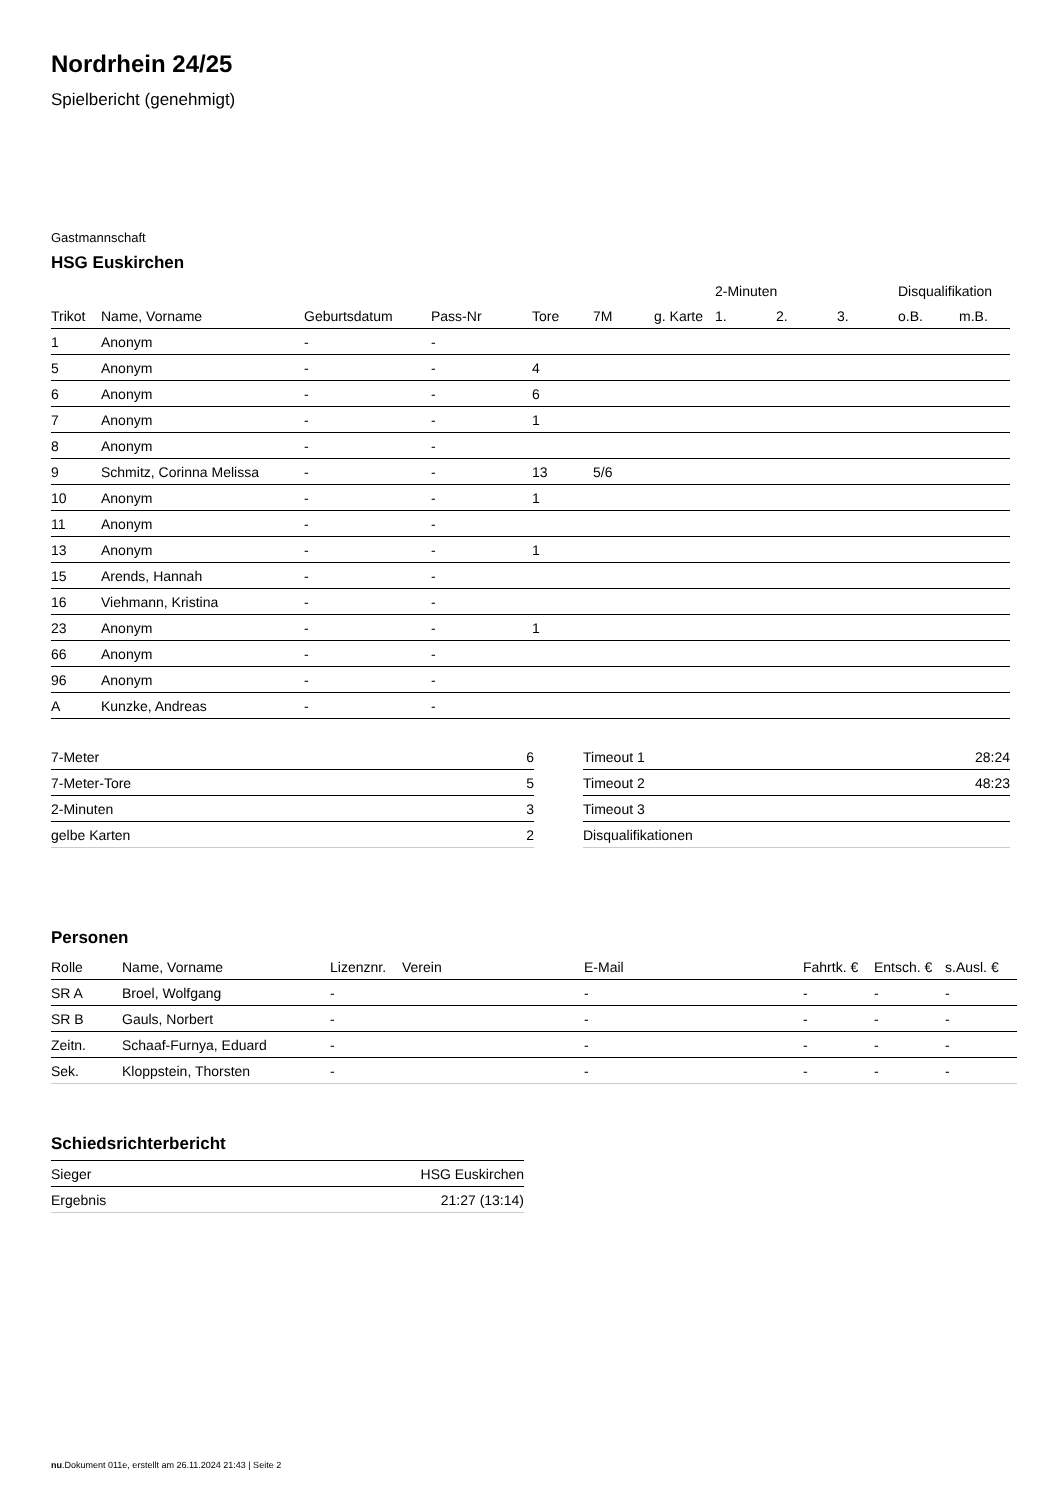Nordrhein 24/25
Spielbericht (genehmigt)
Gastmannschaft
HSG Euskirchen
| | | | | | | | 2-Minuten | | | Disqualifikation | |
| --- | --- | --- | --- | --- | --- | --- | --- | --- | --- | --- | --- |
| Trikot | Name, Vorname | Geburtsdatum | Pass-Nr | Tore | 7M | g. Karte | 1. | 2. | 3. | o.B. | m.B. |
| 1 | Anonym | - | - | | | | | | | | |
| 5 | Anonym | - | - | 4 | | | | | | | |
| 6 | Anonym | - | - | 6 | | | | | | | |
| 7 | Anonym | - | - | 1 | | | | | | | |
| 8 | Anonym | - | - | | | | | | | | |
| 9 | Schmitz, Corinna Melissa | - | - | 13 | 5/6 | | | | | | |
| 10 | Anonym | - | - | 1 | | | | | | | |
| 11 | Anonym | - | - | | | | | | | | |
| 13 | Anonym | - | - | 1 | | | | | | | |
| 15 | Arends, Hannah | - | - | | | | | | | | |
| 16 | Viehmann, Kristina | - | - | | | | | | | | |
| 23 | Anonym | - | - | 1 | | | | | | | |
| 66 | Anonym | - | - | | | | | | | | |
| 96 | Anonym | - | - | | | | | | | | |
| A | Kunzke, Andreas | - | - | | | | | | | | |
| 7-Meter | 6 |
| 7-Meter-Tore | 5 |
| 2-Minuten | 3 |
| gelbe Karten | 2 |
| Timeout 1 | 28:24 |
| Timeout 2 | 48:23 |
| Timeout 3 | |
| Disqualifikationen | |
Personen
| Rolle | Name, Vorname | Lizenznr. | Verein | E-Mail | Fahrtk. € | Entsch. € | s.Ausl. € |
| --- | --- | --- | --- | --- | --- | --- | --- |
| SR A | Broel, Wolfgang | - | | - | - | - | - |
| SR B | Gauls, Norbert | - | | - | - | - | - |
| Zeitn. | Schaaf-Furnya, Eduard | - | | - | - | - | - |
| Sek. | Kloppstein, Thorsten | - | | - | - | - | - |
Schiedsrichterbericht
| Sieger | HSG Euskirchen |
| Ergebnis | 21:27 (13:14) |
nu.Dokument 011e, erstellt am 26.11.2024 21:43 | Seite 2